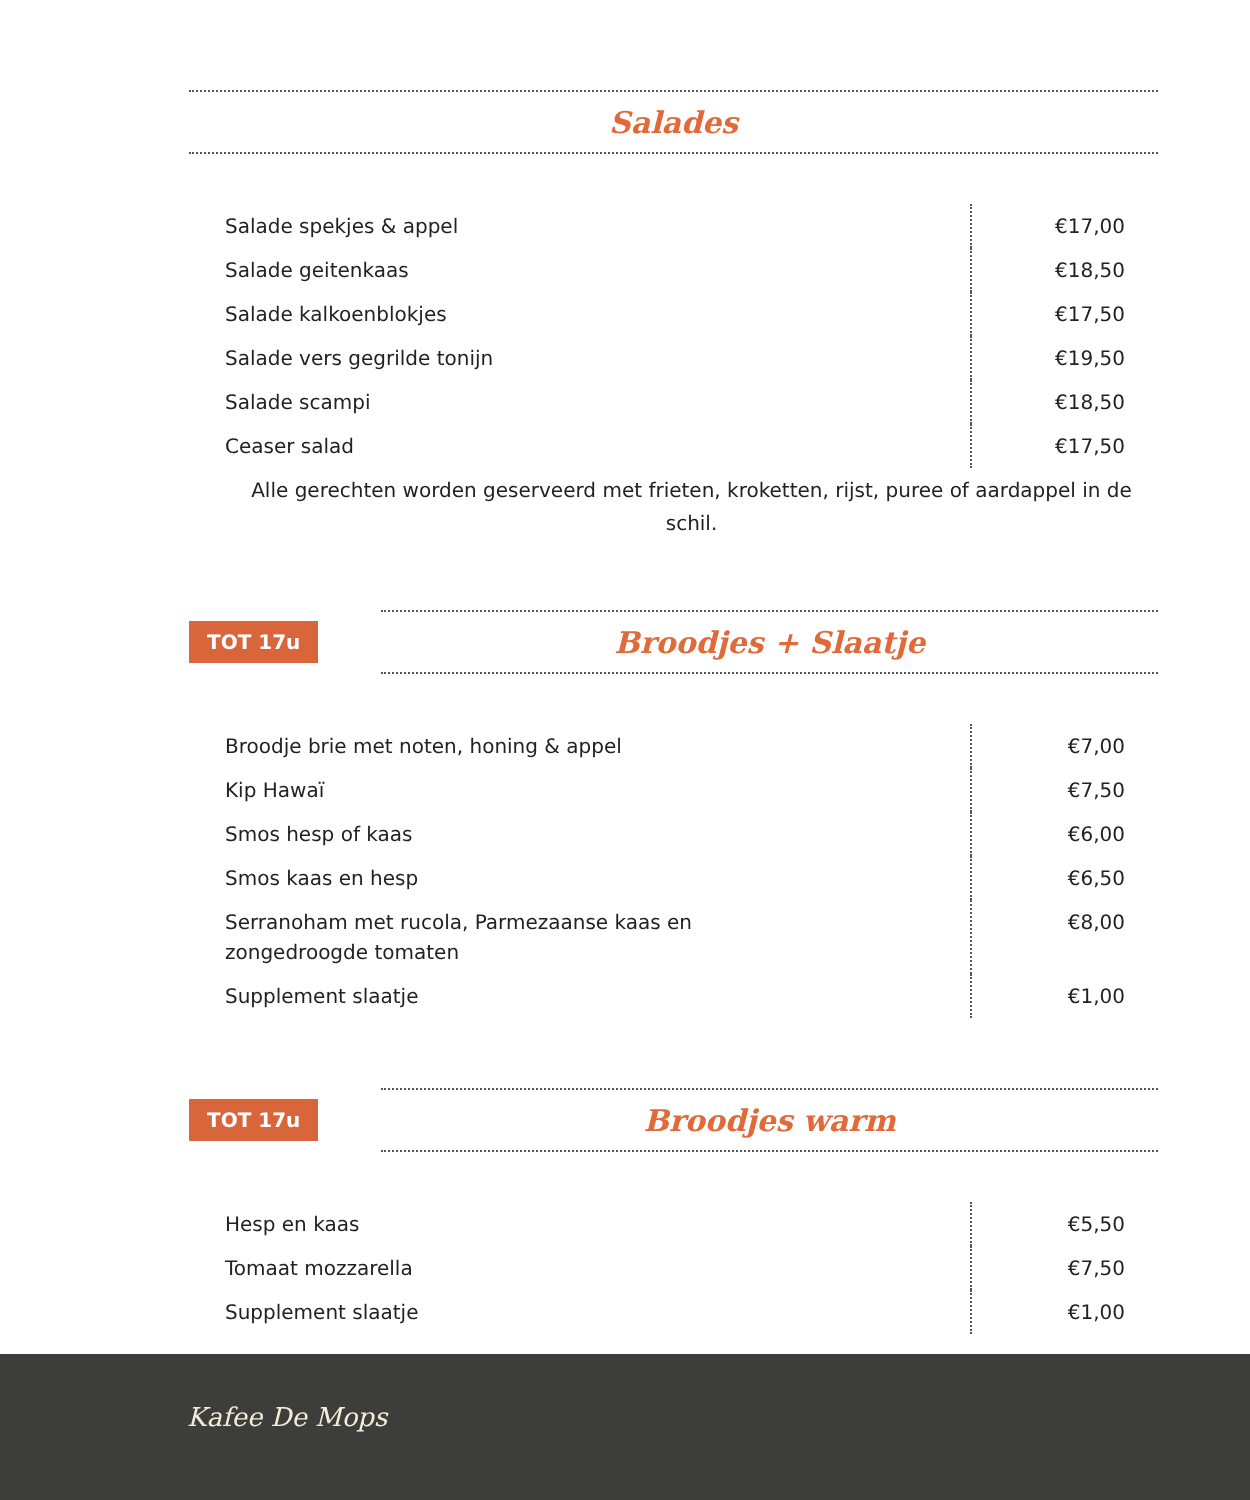Salades
| Salade spekjes & appel | €17,00 |
| Salade geitenkaas | €18,50 |
| Salade kalkoenblokjes | €17,50 |
| Salade vers gegrilde tonijn | €19,50 |
| Salade scampi | €18,50 |
| Ceaser salad | €17,50 |
Alle gerechten worden geserveerd met frieten, kroketten, rijst, puree of aardappel in de schil.
TOT 17u
Broodjes + Slaatje
| Broodje brie met noten, honing & appel | €7,00 |
| Kip Hawaï | €7,50 |
| Smos hesp of kaas | €6,00 |
| Smos kaas en hesp | €6,50 |
| Serranoham met rucola, Parmezaanse kaas en zongedroogde tomaten | €8,00 |
| Supplement slaatje | €1,00 |
TOT 17u
Broodjes warm
| Hesp en kaas | €5,50 |
| Tomaat mozzarella | €7,50 |
| Supplement slaatje | €1,00 |
Kafee De Mops